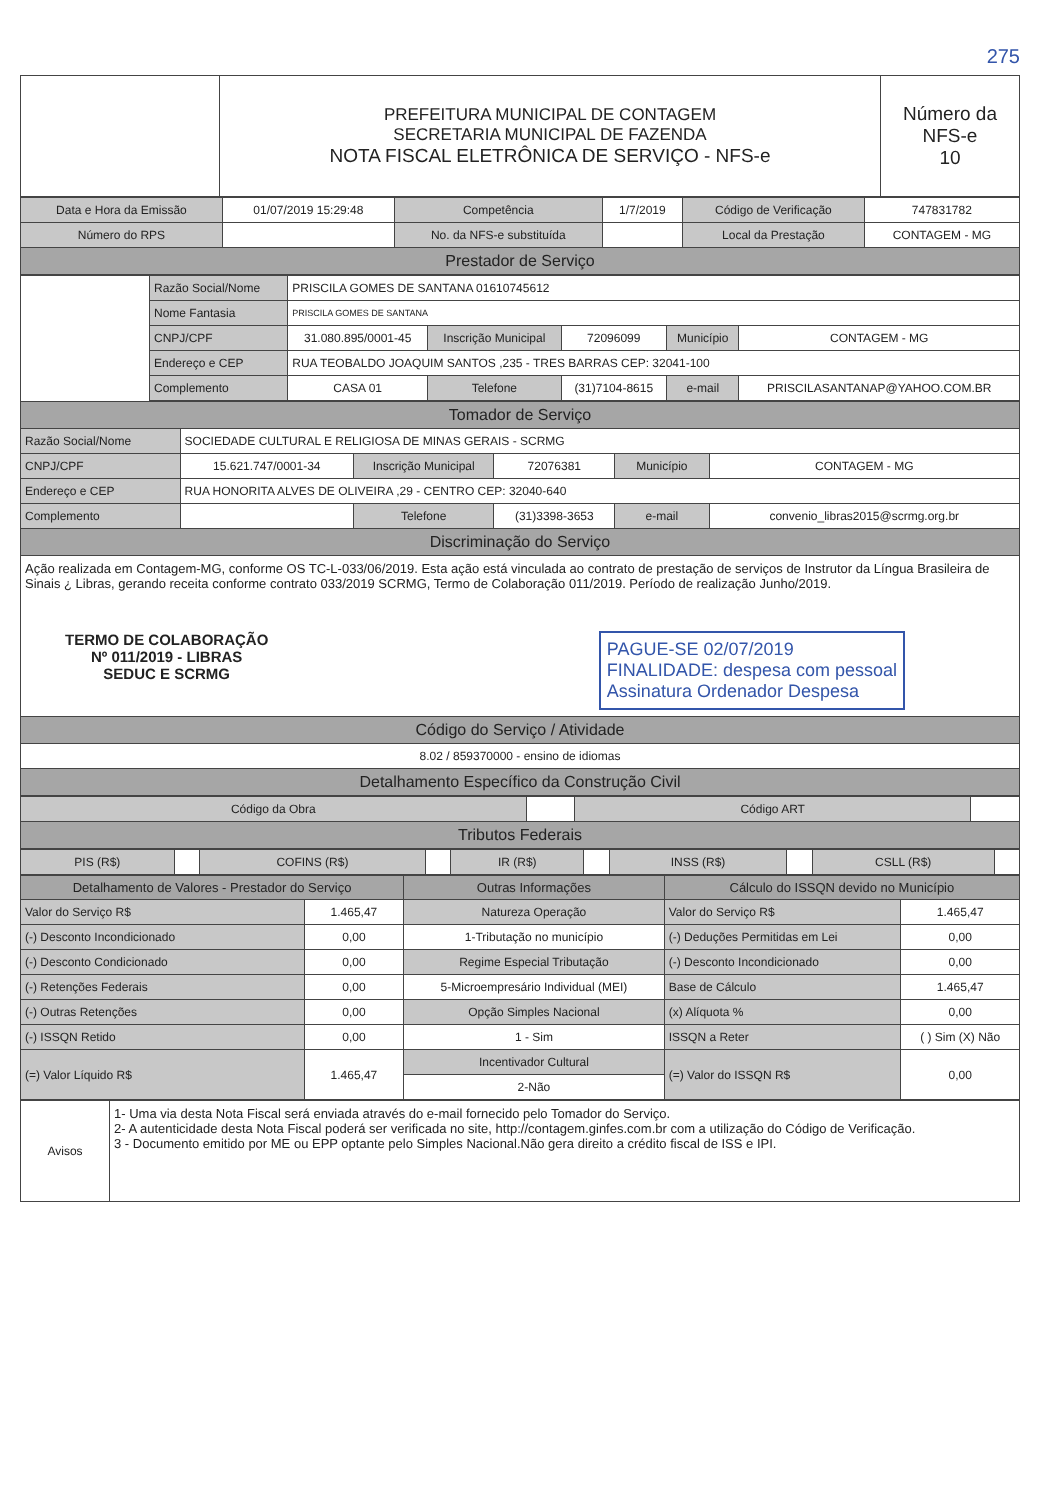275
| | PREFEITURA MUNICIPAL DE CONTAGEM SECRETARIA MUNICIPAL DE FAZENDA NOTA FISCAL ELETRÔNICA DE SERVIÇO - NFS-e | Número da NFS-e 10 |
| Data e Hora da Emissão | 01/07/2019 15:29:48 | Competência | 1/7/2019 | Código de Verificação | 747831782 |
| Número do RPS | | No. da NFS-e substituída | | Local da Prestação | CONTAGEM - MG |
| Prestador de Serviço | | | | | |
| | Razão Social/Nome | PRISCILA GOMES DE SANTANA 01610745612 | | | | |
| | Nome Fantasia | PRISCILA GOMES DE SANTANA | | | | |
| | CNPJ/CPF | 31.080.895/0001-45 | Inscrição Municipal | 72096099 | Município | CONTAGEM - MG |
| | Endereço e CEP | RUA TEOBALDO JOAQUIM SANTOS ,235 - TRES BARRAS CEP: 32041-100 | | | | |
| | Complemento | CASA 01 | Telefone | (31)7104-8615 | e-mail | PRISCILASANTANAP@YAHOO.COM.BR |
| Tomador de Serviço | | | | | |
| Razão Social/Nome | SOCIEDADE CULTURAL E RELIGIOSA DE MINAS GERAIS - SCRMG | | | | |
| CNPJ/CPF | 15.621.747/0001-34 | Inscrição Municipal | 72076381 | Município | CONTAGEM - MG |
| Endereço e CEP | RUA HONORITA ALVES DE OLIVEIRA ,29 - CENTRO CEP: 32040-640 | | | | |
| Complemento | | Telefone | (31)3398-3653 | e-mail | convenio_libras2015@scrmg.org.br |
| Discriminação do Serviço | | | | | |
| Ação realizada em Contagem-MG, conforme OS TC-L-033/06/2019. Esta ação está vinculada ao contrato de prestação de serviços de Instrutor da Língua Brasileira de Sinais ¿ Libras, gerando receita conforme contrato 033/2019 SCRMG, Termo de Colaboração 011/2019. Período de realização Junho/2019. TERMO DE COLABORAÇÃO Nº 011/2019 - LIBRAS SEDUC E SCRMG PAGUE-SE 02/07/2019 FINALIDADE: despesa com pessoal Assinatura Ordenador Despesa | | | | | |
| Código do Serviço / Atividade | | | | | |
| 8.02 / 859370000 - ensino de idiomas | | | | | |
| Detalhamento Específico da Construção Civil | | | | | |
| Código da Obra | | Código ART | |
| Tributos Federais | | | |
| PIS (R$) | | COFINS (R$) | | IR (R$) | | INSS (R$) | | CSLL (R$) | |
| Detalhamento de Valores - Prestador do Serviço | | Outras Informações | Cálculo do ISSQN devido no Município | |
| --- | --- | --- | --- | --- |
| Valor do Serviço R$ | 1.465,47 | Natureza Operação | Valor do Serviço R$ | 1.465,47 |
| (-) Desconto Incondicionado | 0,00 | 1-Tributação no município | (-) Deduções Permitidas em Lei | 0,00 |
| (-) Desconto Condicionado | 0,00 | Regime Especial Tributação | (-) Desconto Incondicionado | 0,00 |
| (-) Retenções Federais | 0,00 | 5-Microempresário Individual (MEI) | Base de Cálculo | 1.465,47 |
| (-) Outras Retenções | 0,00 | Opção Simples Nacional | (x) Alíquota % | 0,00 |
| (-) ISSQN Retido | 0,00 | 1 - Sim | ISSQN a Reter | ( ) Sim (X) Não |
| (=) Valor Líquido R$ | 1.465,47 | Incentivador Cultural | (=) Valor do ISSQN R$ | 0,00 |
| | | 2-Não | | |
| Avisos | 1- Uma via desta Nota Fiscal será enviada através do e-mail fornecido pelo Tomador do Serviço. 2- A autenticidade desta Nota Fiscal poderá ser verificada no site, http://contagem.ginfes.com.br com a utilização do Código de Verificação. 3 - Documento emitido por ME ou EPP optante pelo Simples Nacional.Não gera direito a crédito fiscal de ISS e IPI. |